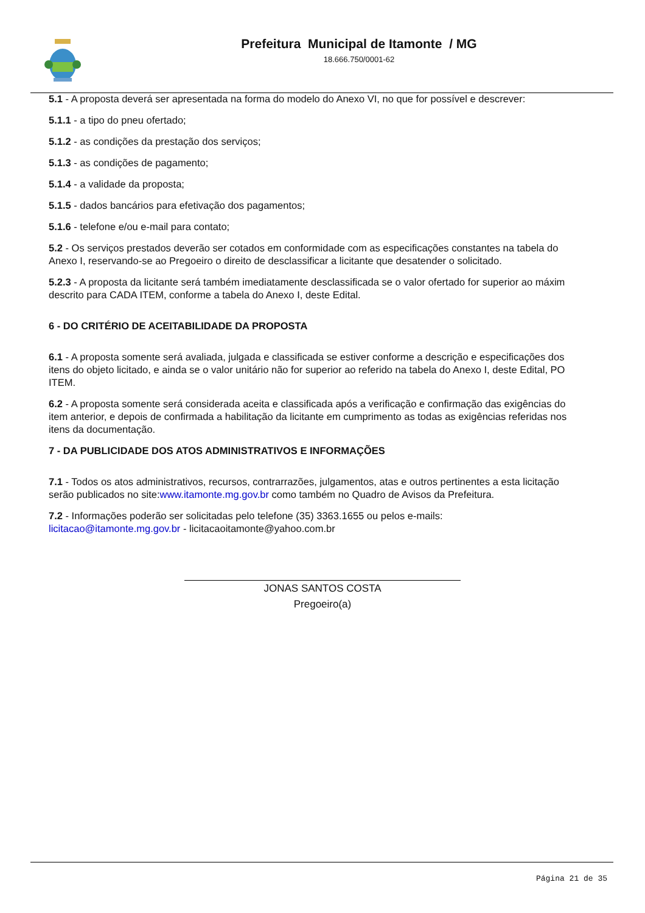Prefeitura Municipal de Itamonte / MG
18.666.750/0001-62
5.1 - A proposta deverá ser apresentada na forma do modelo do Anexo VI, no que for possível e descrever:
5.1.1 - a tipo do pneu ofertado;
5.1.2 - as condições da prestação dos serviços;
5.1.3 - as condições de pagamento;
5.1.4 - a validade da proposta;
5.1.5 - dados bancários para efetivação dos pagamentos;
5.1.6 - telefone e/ou e-mail para contato;
5.2 - Os serviços prestados deverão ser cotados em conformidade com as especificações constantes na tabela do
Anexo I, reservando-se ao Pregoeiro o direito de desclassificar a licitante que desatender o solicitado.
5.2.3 - A proposta da licitante será também imediatamente desclassificada se o valor ofertado for superior ao máxim
descrito para CADA ITEM, conforme a tabela do Anexo I, deste Edital.
6 - DO CRITÉRIO DE ACEITABILIDADE DA PROPOSTA
6.1 - A proposta somente será avaliada, julgada e classificada se estiver conforme a descrição e especificações dos
itens do objeto licitado, e ainda se o valor unitário não for superior ao referido na tabela do Anexo I, deste Edital, PO
ITEM.
6.2 - A proposta somente será considerada aceita e classificada após a verificação e confirmação das exigências do
item anterior, e depois de confirmada a habilitação da licitante em cumprimento as todas as exigências referidas nos
itens da documentação.
7 - DA PUBLICIDADE DOS ATOS ADMINISTRATIVOS E INFORMAÇÕES
7.1 - Todos os atos administrativos, recursos, contrarrazões, julgamentos, atas e outros pertinentes a esta licitação
serão publicados no site:www.itamonte.mg.gov.br como também no Quadro de Avisos da Prefeitura.
7.2 - Informações poderão ser solicitadas pelo telefone (35) 3363.1655 ou pelos e-mails:
licitacao@itamonte.mg.gov.br - licitacaoitamonte@yahoo.com.br
JONAS SANTOS COSTA
Pregoeiro(a)
Página 21 de 35